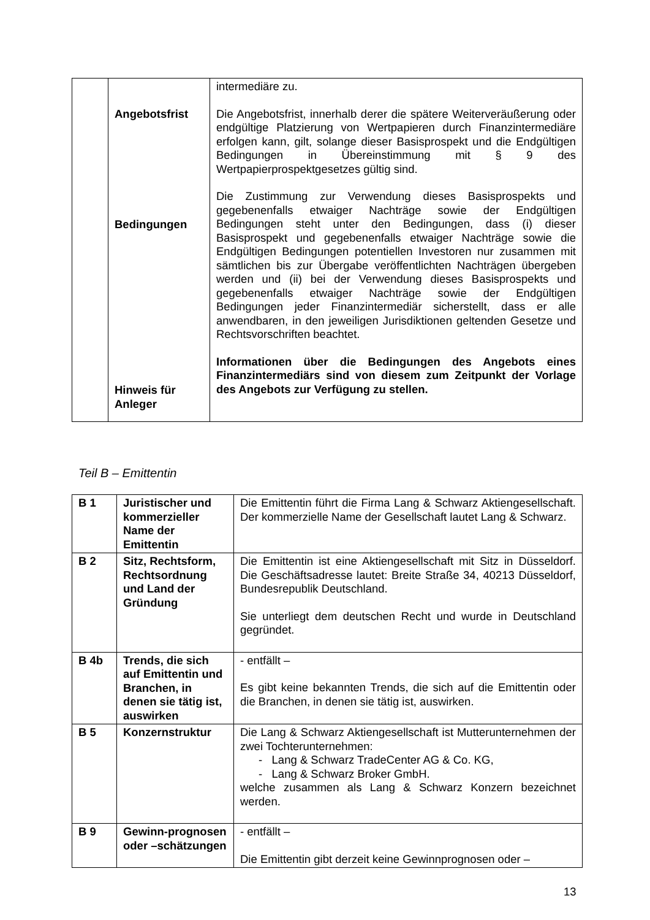| | Angebotsfrist Bedingungen Hinweis für Anleger | intermediäre zu. Die Angebotsfrist, innerhalb derer die spätere Weiterveräußerung oder endgültige Platzierung von Wertpapieren durch Finanzintermediäre erfolgen kann, gilt, solange dieser Basisprospekt und die Endgültigen Bedingungen in Übereinstimmung mit § 9 des Wertpapierprospektgesetzes gültig sind. Die Zustimmung zur Verwendung dieses Basisprospekts und gegebenenfalls etwaiger Nachträge sowie der Endgültigen Bedingungen steht unter den Bedingungen, dass (i) dieser Basisprospekt und gegebenenfalls etwaiger Nachträge sowie die Endgültigen Bedingungen potentiellen Investoren nur zusammen mit sämtlichen bis zur Übergabe veröffentlichten Nachträgen übergeben werden und (ii) bei der Verwendung dieses Basisprospekts und gegebenenfalls etwaiger Nachträge sowie der Endgültigen Bedingungen jeder Finanzintermediär sicherstellt, dass er alle anwendbaren, in den jeweiligen Jurisdiktionen geltenden Gesetze und Rechtsvorschriften beachtet. Informationen über die Bedingungen des Angebots eines Finanzintermediärs sind von diesem zum Zeitpunkt der Vorlage des Angebots zur Verfügung zu stellen. |
Teil B – Emittentin
| B 1 | Juristischer und kommerzieller Name der Emittentin | Die Emittentin führt die Firma Lang & Schwarz Aktiengesellschaft. Der kommerzielle Name der Gesellschaft lautet Lang & Schwarz. |
| B 2 | Sitz, Rechtsform, Rechtsordnung und Land der Gründung | Die Emittentin ist eine Aktiengesellschaft mit Sitz in Düsseldorf. Die Geschäftsadresse lautet: Breite Straße 34, 40213 Düsseldorf, Bundesrepublik Deutschland. Sie unterliegt dem deutschen Recht und wurde in Deutschland gegründet. |
| B 4b | Trends, die sich auf Emittentin und Branchen, in denen sie tätig ist, auswirken | - entfällt – Es gibt keine bekannten Trends, die sich auf die Emittentin oder die Branchen, in denen sie tätig ist, auswirken. |
| B 5 | Konzernstruktur | Die Lang & Schwarz Aktiengesellschaft ist Mutterunternehmen der zwei Tochterunternehmen: - Lang & Schwarz TradeCenter AG & Co. KG, - Lang & Schwarz Broker GmbH. welche zusammen als Lang & Schwarz Konzern bezeichnet werden. |
| B 9 | Gewinn-prognosen oder –schätzungen | - entfällt – Die Emittentin gibt derzeit keine Gewinnprognosen oder – |
13